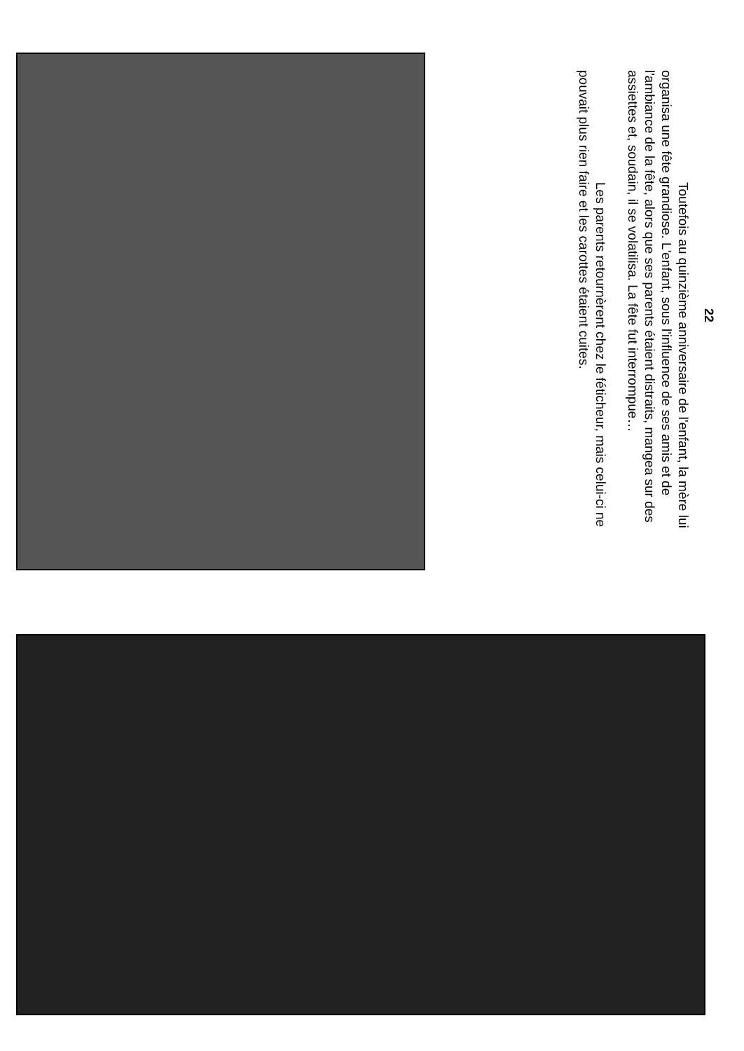22
Toutefois au quinzième anniversaire de l'enfant, la mère lui organisa une fête grandiose. L'enfant, sous l'influence de ses amis et de l'ambiance de la fête, alors que ses parents étaient distraits, mangea sur des assiettes et, soudain, il se volatilisa. La fête fut interrompue…
Les parents retournèrent chez le féticheur, mais celui-ci ne pouvait plus rien faire et les carottes étaient cuites.